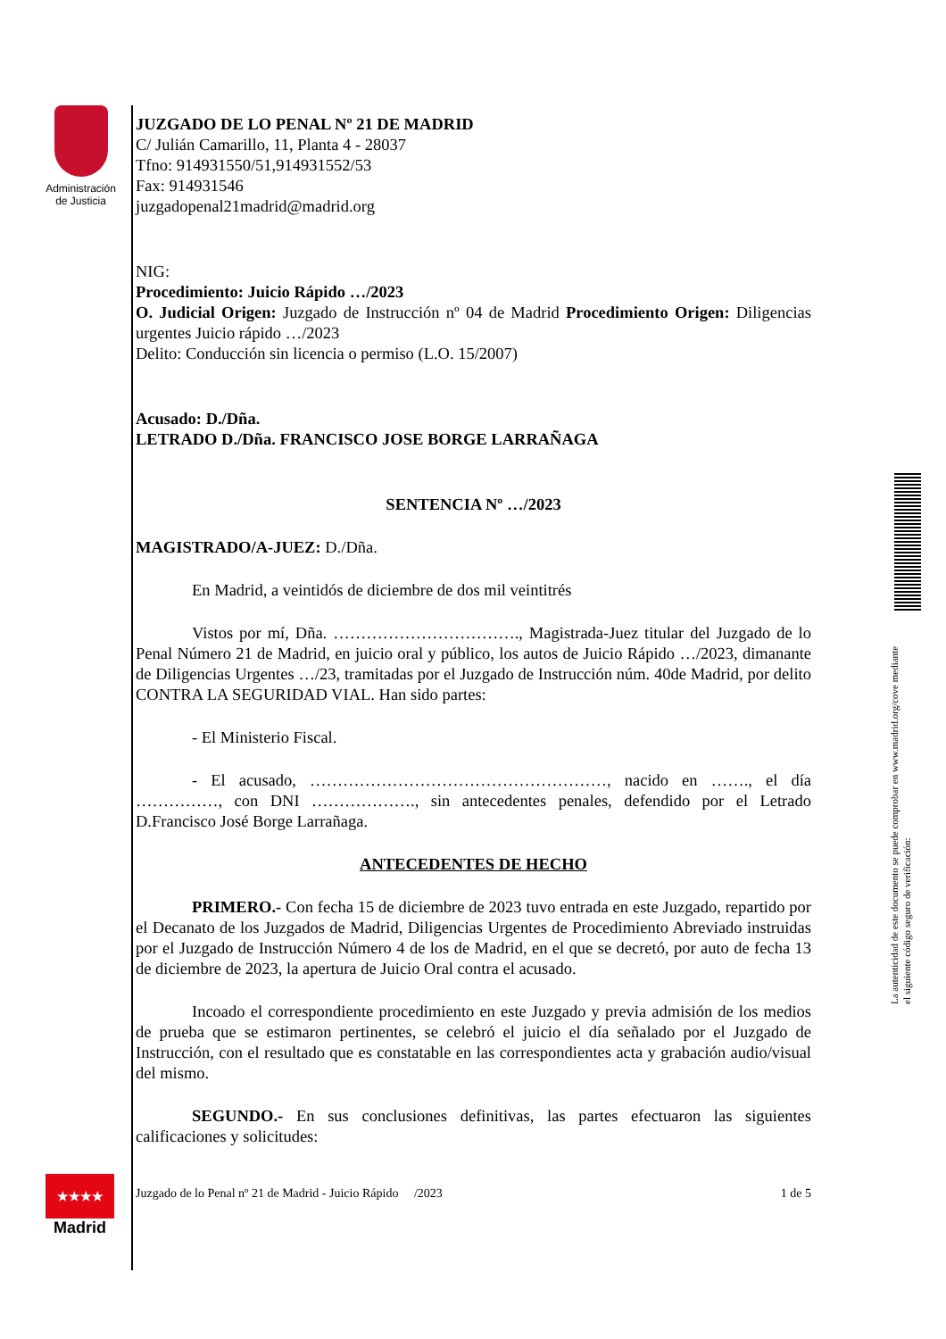Administración de Justicia
La autenticidad de este documento se puede comprobar en www.madrid.org/cove mediante el siguiente código seguro de verificación:
JUZGADO DE LO PENAL Nº 21 DE MADRID
C/ Julián Camarillo, 11, Planta 4 - 28037
Tfno: 914931550/51,914931552/53
Fax: 914931546
juzgadopenal21madrid@madrid.org
NIG:
Procedimiento: Juicio Rápido …/2023
O. Judicial Origen: Juzgado de Instrucción nº 04 de Madrid Procedimiento Origen: Diligencias urgentes Juicio rápido …/2023
Delito: Conducción sin licencia o permiso (L.O. 15/2007)
Acusado: D./Dña.
LETRADO D./Dña. FRANCISCO JOSE BORGE LARRAÑAGA
SENTENCIA Nº …/2023
MAGISTRADO/A-JUEZ: D./Dña.
En Madrid, a veintidós de diciembre de dos mil veintitrés
Vistos por mí, Dña. ……………………………., Magistrada-Juez titular del Juzgado de lo Penal Número 21 de Madrid, en juicio oral y público, los autos de Juicio Rápido …/2023, dimanante de Diligencias Urgentes …/23, tramitadas por el Juzgado de Instrucción núm. 40de Madrid, por delito CONTRA LA SEGURIDAD VIAL. Han sido partes:
- El Ministerio Fiscal.
- El acusado, ………………………………………………, nacido en ……., el día ……………, con DNI ………………., sin antecedentes penales, defendido por el Letrado D.Francisco José Borge Larrañaga.
ANTECEDENTES DE HECHO
PRIMERO.- Con fecha 15 de diciembre de 2023 tuvo entrada en este Juzgado, repartido por el Decanato de los Juzgados de Madrid, Diligencias Urgentes de Procedimiento Abreviado instruidas por el Juzgado de Instrucción Número 4 de los de Madrid, en el que se decretó, por auto de fecha 13 de diciembre de 2023, la apertura de Juicio Oral contra el acusado.
Incoado el correspondiente procedimiento en este Juzgado y previa admisión de los medios de prueba que se estimaron pertinentes, se celebró el juicio el día señalado por el Juzgado de Instrucción, con el resultado que es constatable en las correspondientes acta y grabación audio/visual del mismo.
SEGUNDO.- En sus conclusiones definitivas, las partes efectuaron las siguientes calificaciones y solicitudes:
Juzgado de lo Penal nº 21 de Madrid - Juicio Rápido /2023 1 de 5
★★★★ ★★★
Madrid